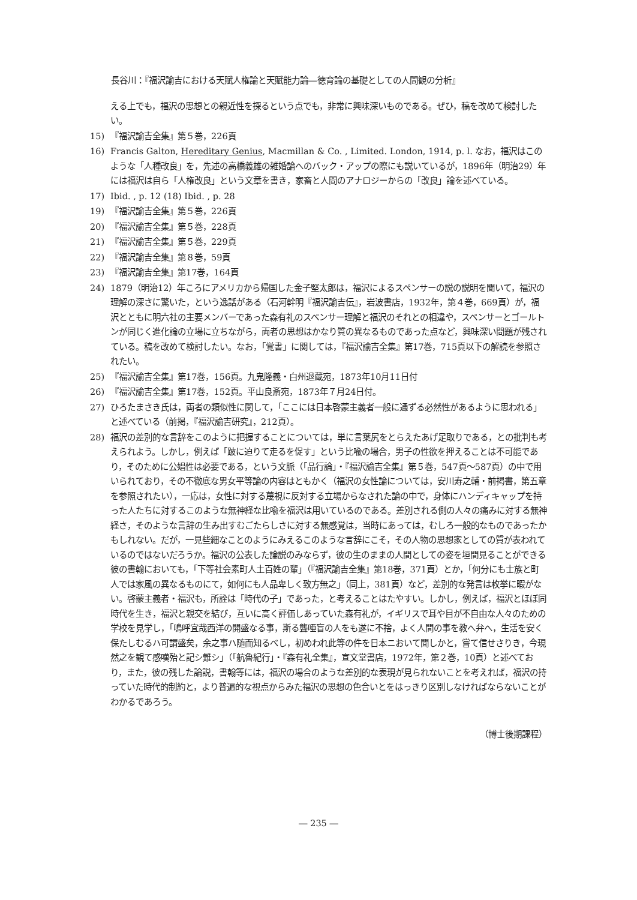長谷川：『福沢諭吉における天賦人権論と天賦能力論―徳育論の基礎としての人間観の分析』
える上でも，福沢の思想との親近性を探るという点でも，非常に興味深いものである。ぜひ，稿を改めて検討したい。
15) 『福沢諭吉全集』第５巻，226頁
16) Francis Galton, Hereditary Genius, Macmillan & Co. , Limited. London, 1914, p. l. なお，福沢はこのような「人種改良」を，先述の高橋義雄の雑婚論へのバック・アップの際にも説いているが，1896年（明治29）年には福沢は自ら「人権改良」という文章を書き，家畜と人間のアナロジーからの「改良」論を述べている。
17) Ibid. , p. 12 (18) Ibid. , p. 28
19) 『福沢諭吉全集』第５巻，226頁
20) 『福沢諭吉全集』第５巻，228頁
21) 『福沢諭吉全集』第５巻，229頁
22) 『福沢諭吉全集』第８巻，59頁
23) 『福沢諭吉全集』第17巻，164頁
24) 1879（明治12）年ころにアメリカから帰国した金子堅太郎は，福沢によるスペンサーの説の説明を聞いて，福沢の理解の深さに驚いた，という逸話がある（石河幹明『福沢諭吉伝』，岩波書店，1932年，第４巻，669頁）が，福沢とともに明六社の主要メンバーであった森有礼のスペンサー理解と福沢のそれとの相違や，スペンサーとゴールトンが同じく進化論の立場に立ちながら，両者の思想はかなり質の異なるものであった点など，興味深い問題が残されている。稿を改めて検討したい。なお，「覚書」に関しては，『福沢諭吉全集』第17巻，715頁以下の解読を参照されたい。
25) 『福沢諭吉全集』第17巻，156頁。九鬼隆義・白州退蔵宛，1873年10月11日付
26) 『福沢諭吉全集』第17巻，152頁。平山良斎宛，1873年７月24日付。
27) ひろたまさき氏は，両者の類似性に関して，「ここには日本啓蒙主義者一般に通ずる必然性があるように思われる」と述べている（前掲，『福沢諭吉研究』，212頁）。
28) 福沢の差別的な言辞をこのように把握することについては，単に言葉尻をとらえたあげ足取りである，との批判も考えられよう。しかし，例えば「跛に迫りて走るを促す」という比喩の場合，男子の性欲を押えることは不可能であり，そのために公娼性は必要である，という文脈（「品行論」・『福沢諭吉全集』第５巻，547頁～587頁）の中で用いられており，その不徹底な男女平等論の内容はともかく（福沢の女性論については，安川寿之輔・前掲書，第五章を参照されたい），一応は，女性に対する蔑視に反対する立場からなされた論の中で，身体にハンディキャップを持った人たちに対するこのような無神経な比喩を福沢は用いているのである。差別される側の人々の痛みに対する無神経さ，そのような言辞の生み出すむごたらしさに対する無感覚は，当時にあっては，むしろ一般的なものであったかもしれない。だが，一見些細なことのようにみえるこのような言辞にこそ，その人物の思想家としての質が表われているのではないだろうか。福沢の公表した論説のみならず，彼の生のままの人間としての姿を垣間見ることができる彼の書翰においても，「下等社会素町人土百姓の輩」（『福沢諭吉全集』第18巻，371頁）とか，「何分にも士族と町人では家風の異なるものにて，如何にも人品卑しく致方無之」（同上，381頁）など，差別的な発言は枚挙に暇がない。啓蒙主義者・福沢も，所詮は「時代の子」であった，と考えることはたやすい。しかし，例えば，福沢とほぼ同時代を生き，福沢と親交を結び，互いに高く評価しあっていた森有礼が，イギリスで耳や目が不自由な人々のための学校を見学し，「鳴呼宜哉西洋の開盛なる事，斯る聾唖盲の人をも遂に不捨，よく人間の事を教へ弁へ，生活を安く保たしむるハ可謂盛矣，余之事ハ随而知るべし，初めわれ此等の件を日本ニおいて聞しかと，嘗て信せさりき，今現然之を観て感嘆殆と記シ難シ」（「航魯紀行」・『森有礼全集』，宣文堂書店，1972年，第２巻，10頁）と述べており，また，彼の残した論説，書翰等には，福沢の場合のような差別的な表現が見られないことを考えれば，福沢の持っていた時代的制約と，より普遍的な視点からみた福沢の思想の色合いとをはっきり区別しなければならないことがわかるであろう。
（博士後期課程）
― 235 ―